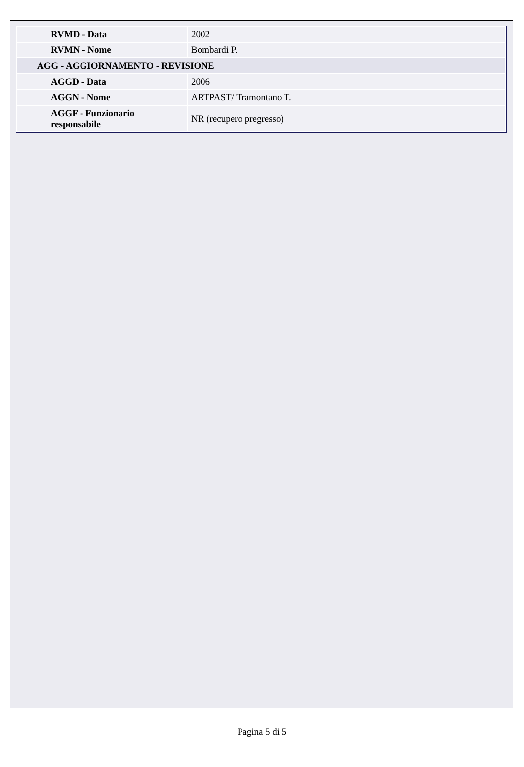| RVMD - Data | 2002 |
| RVMN - Nome | Bombardi P. |
| AGG - AGGIORNAMENTO - REVISIONE | |
| AGGD - Data | 2006 |
| AGGN - Nome | ARTPAST/ Tramontano T. |
| AGGF - Funzionario responsabile | NR (recupero pregresso) |
Pagina 5 di 5